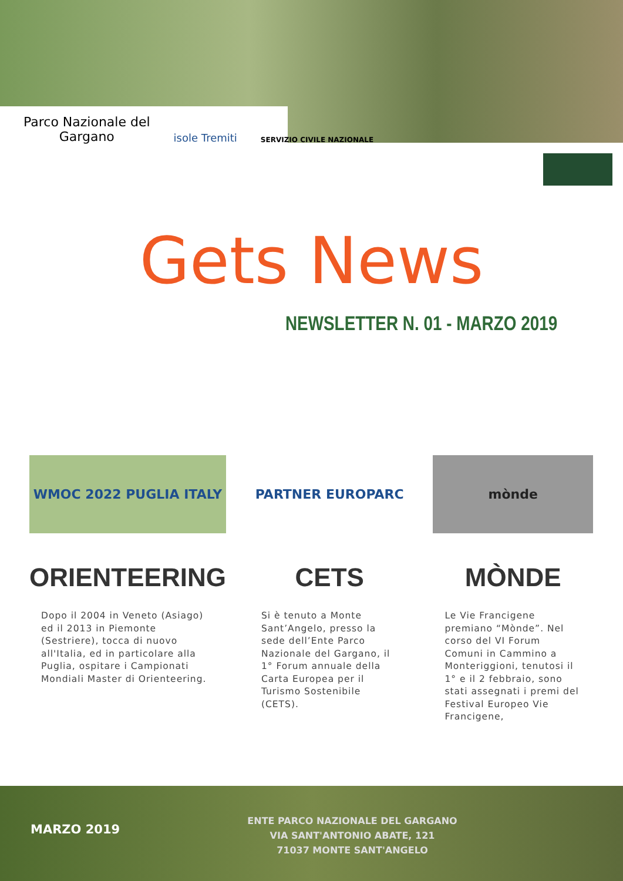Parco Nazionale del
Gargano
isole Tremiti
SERVIZIO CIVILE NAZIONALE
Gets News
NEWSLETTER N. 01 - MARZO 2019
WMOC 2022 PUGLIA ITALY
ORIENTEERING
Dopo il 2004 in Veneto (Asiago) ed il 2013 in Piemonte (Sestriere), tocca di nuovo all'Italia, ed in particolare alla Puglia, ospitare i Campionati Mondiali Master di Orienteering.
PARTNER EUROPARC
CETS
Si è tenuto a Monte Sant’Angelo, presso la sede dell’Ente Parco Nazionale del Gargano, il 1° Forum annuale della Carta Europea per il Turismo Sostenibile (CETS).
mònde
MÒNDE
Le Vie Francigene premiano “Mònde”. Nel corso del VI Forum Comuni in Cammino a Monteriggioni, tenutosi il 1° e il 2 febbraio, sono stati assegnati i premi del Festival Europeo Vie Francigene,
MARZO 2019
ENTE PARCO NAZIONALE DEL GARGANO
VIA SANT'ANTONIO ABATE, 121
71037 MONTE SANT'ANGELO